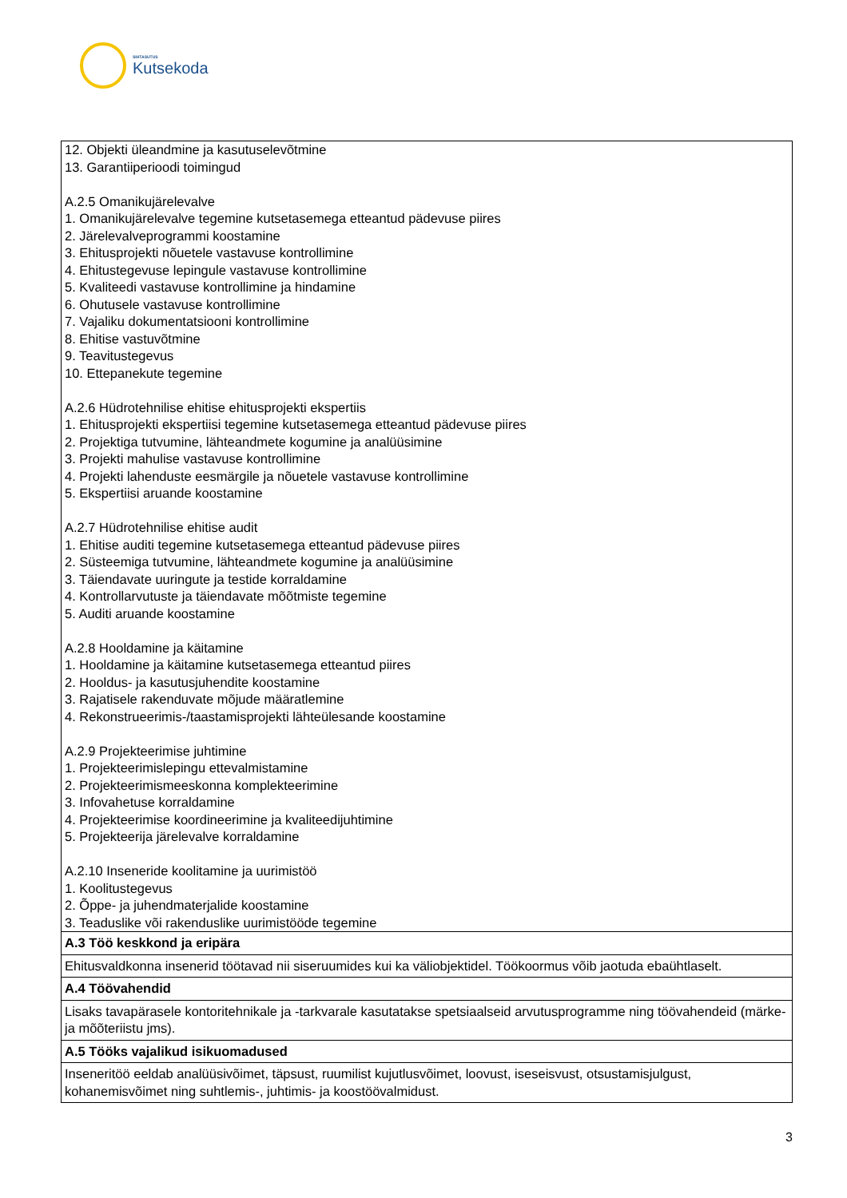SIHTASUTUS
Kutsekoda
| 12. Objekti üleandmine ja kasutuselevõtmine 13. Garantiiperioodi toimingud A.2.5 Omanikujärelevalve 1. Omanikujärelevalve tegemine kutsetasemega etteantud pädevuse piires 2. Järelevalveprogrammi koostamine 3. Ehitusprojekti nõuetele vastavuse kontrollimine 4. Ehitustegevuse lepingule vastavuse kontrollimine 5. Kvaliteedi vastavuse kontrollimine ja hindamine 6. Ohutusele vastavuse kontrollimine 7. Vajaliku dokumentatsiooni kontrollimine 8. Ehitise vastuvõtmine 9. Teavitustegevus 10. Ettepanekute tegemine A.2.6 Hüdrotehnilise ehitise ehitusprojekti ekspertiis 1. Ehitusprojekti ekspertiisi tegemine kutsetasemega etteantud pädevuse piires 2. Projektiga tutvumine, lähteandmete kogumine ja analüüsimine 3. Projekti mahulise vastavuse kontrollimine 4. Projekti lahenduste eesmärgile ja nõuetele vastavuse kontrollimine 5. Ekspertiisi aruande koostamine A.2.7 Hüdrotehnilise ehitise audit 1. Ehitise auditi tegemine kutsetasemega etteantud pädevuse piires 2. Süsteemiga tutvumine, lähteandmete kogumine ja analüüsimine 3. Täiendavate uuringute ja testide korraldamine 4. Kontrollarvutuste ja täiendavate mõõtmiste tegemine 5. Auditi aruande koostamine A.2.8 Hooldamine ja käitamine 1. Hooldamine ja käitamine kutsetasemega etteantud piires 2. Hooldus- ja kasutusjuhendite koostamine 3. Rajatisele rakenduvate mõjude määratlemine 4. Rekonstrueerimis-/taastamisprojekti lähteülesande koostamine A.2.9 Projekteerimise juhtimine 1. Projekteerimislepingu ettevalmistamine 2. Projekteerimismeeskonna komplekteerimine 3. Infovahetuse korraldamine 4. Projekteerimise koordineerimine ja kvaliteedijuhtimine 5. Projekteerija järelevalve korraldamine A.2.10 Inseneride koolitamine ja uurimistöö 1. Koolitustegevus 2. Õppe- ja juhendmaterjalide koostamine 3. Teaduslike või rakenduslike uurimistööde tegemine |
| A.3 Töö keskkond ja eripära |
| Ehitusvaldkonna insenerid töötavad nii siseruumides kui ka väliobjektidel. Töökoormus võib jaotuda ebaühtlaselt. |
| A.4 Töövahendid |
| Lisaks tavapärasele kontoritehnikale ja -tarkvarale kasutatakse spetsiaalseid arvutusprogramme ning töövahendeid (märke- ja mõõteriistu jms). |
| A.5 Tööks vajalikud isikuomadused |
| Inseneritöö eeldab analüüsivõimet, täpsust, ruumilist kujutlusvõimet, loovust, iseseisvust, otsustamisjulgust, kohanemisvõimet ning suhtlemis-, juhtimis- ja koostöövalmidust. |
3